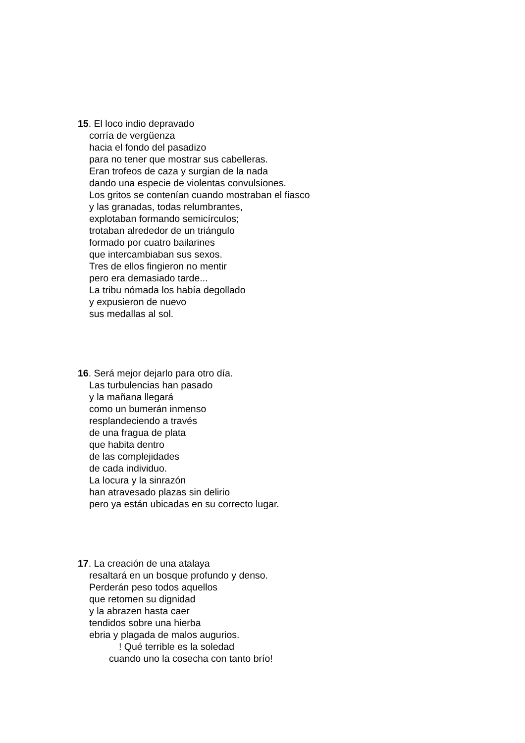15. El loco indio depravado
corría de vergüenza
hacia el fondo del pasadizo
para no tener que mostrar sus cabelleras.
Eran trofeos de caza y surgian de la nada
dando una especie de violentas convulsiones.
Los gritos se contenían cuando mostraban el fiasco
y las granadas, todas relumbrantes,
explotaban formando semicírculos;
trotaban alrededor de un triángulo
formado por cuatro bailarines
que intercambiaban sus sexos.
Tres de ellos fingieron no mentir
pero era demasiado tarde...
La tribu nómada los había degollado
y expusieron de nuevo
sus medallas al sol.
16. Será mejor dejarlo para otro día.
Las turbulencias han pasado
y la mañana llegará
como un bumerán inmenso
resplandeciendo a través
de una fragua de plata
que habita dentro
de las complejidades
de cada individuo.
La locura y la sinrazón
han atravesado plazas sin delirio
pero ya están ubicadas en su correcto lugar.
17. La creación de una atalaya
resaltará en un bosque profundo y denso.
Perderán peso todos aquellos
que retomen su dignidad
y la abrazen hasta caer
tendidos sobre una hierba
ebria y plagada de malos augurios.
! Qué terrible es la soledad
cuando uno la cosecha con tanto brío!